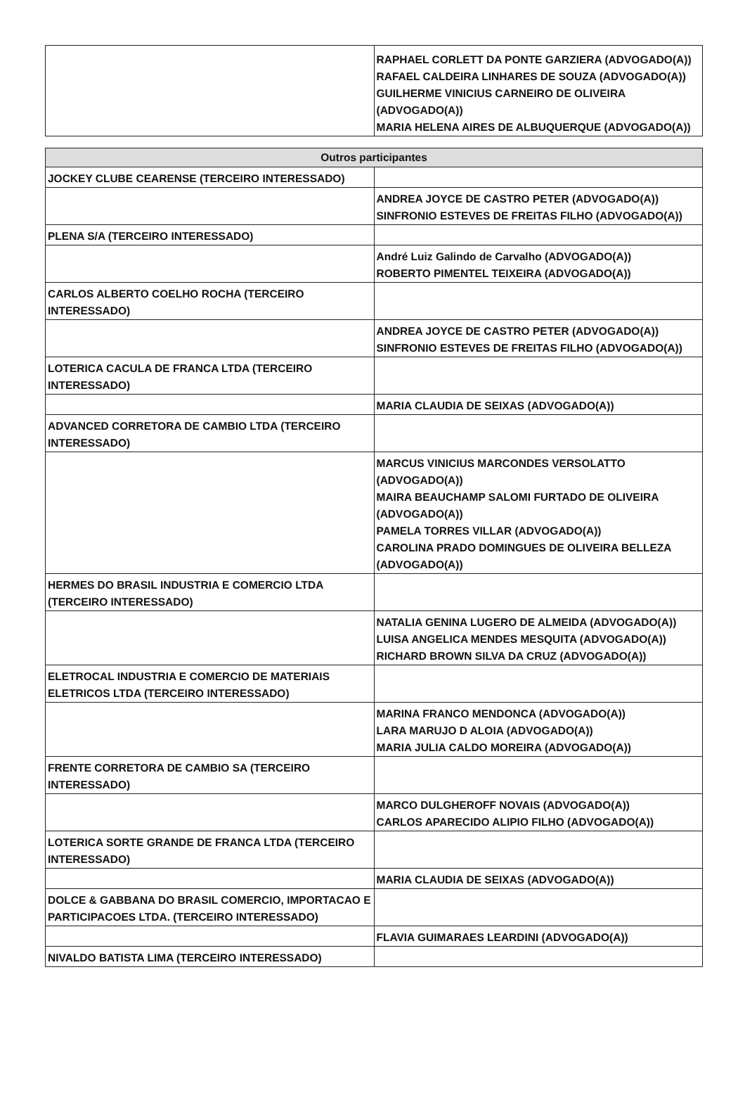| | RAPHAEL CORLETT DA PONTE GARZIERA (ADVOGADO(A)) RAFAEL CALDEIRA LINHARES DE SOUZA (ADVOGADO(A)) GUILHERME VINICIUS CARNEIRO DE OLIVEIRA (ADVOGADO(A)) MARIA HELENA AIRES DE ALBUQUERQUE (ADVOGADO(A)) |
| Outros participantes | |
| --- | --- |
| JOCKEY CLUBE CEARENSE (TERCEIRO INTERESSADO) | |
| | ANDREA JOYCE DE CASTRO PETER (ADVOGADO(A)) SINFRONIO ESTEVES DE FREITAS FILHO (ADVOGADO(A)) |
| PLENA S/A (TERCEIRO INTERESSADO) | |
| | André Luiz Galindo de Carvalho (ADVOGADO(A)) ROBERTO PIMENTEL TEIXEIRA (ADVOGADO(A)) |
| CARLOS ALBERTO COELHO ROCHA (TERCEIRO INTERESSADO) | |
| | ANDREA JOYCE DE CASTRO PETER (ADVOGADO(A)) SINFRONIO ESTEVES DE FREITAS FILHO (ADVOGADO(A)) |
| LOTERICA CACULA DE FRANCA LTDA (TERCEIRO INTERESSADO) | |
| | MARIA CLAUDIA DE SEIXAS (ADVOGADO(A)) |
| ADVANCED CORRETORA DE CAMBIO LTDA (TERCEIRO INTERESSADO) | |
| | MARCUS VINICIUS MARCONDES VERSOLATTO (ADVOGADO(A)) MAIRA BEAUCHAMP SALOMI FURTADO DE OLIVEIRA (ADVOGADO(A)) PAMELA TORRES VILLAR (ADVOGADO(A)) CAROLINA PRADO DOMINGUES DE OLIVEIRA BELLEZA (ADVOGADO(A)) |
| HERMES DO BRASIL INDUSTRIA E COMERCIO LTDA (TERCEIRO INTERESSADO) | |
| | NATALIA GENINA LUGERO DE ALMEIDA (ADVOGADO(A)) LUISA ANGELICA MENDES MESQUITA (ADVOGADO(A)) RICHARD BROWN SILVA DA CRUZ (ADVOGADO(A)) |
| ELETROCAL INDUSTRIA E COMERCIO DE MATERIAIS ELETRICOS LTDA (TERCEIRO INTERESSADO) | |
| | MARINA FRANCO MENDONCA (ADVOGADO(A)) LARA MARUJO D ALOIA (ADVOGADO(A)) MARIA JULIA CALDO MOREIRA (ADVOGADO(A)) |
| FRENTE CORRETORA DE CAMBIO SA (TERCEIRO INTERESSADO) | |
| | MARCO DULGHEROFF NOVAIS (ADVOGADO(A)) CARLOS APARECIDO ALIPIO FILHO (ADVOGADO(A)) |
| LOTERICA SORTE GRANDE DE FRANCA LTDA (TERCEIRO INTERESSADO) | |
| | MARIA CLAUDIA DE SEIXAS (ADVOGADO(A)) |
| DOLCE & GABBANA DO BRASIL COMERCIO, IMPORTACAO E PARTICIPACOES LTDA. (TERCEIRO INTERESSADO) | |
| | FLAVIA GUIMARAES LEARDINI (ADVOGADO(A)) |
| NIVALDO BATISTA LIMA (TERCEIRO INTERESSADO) | |